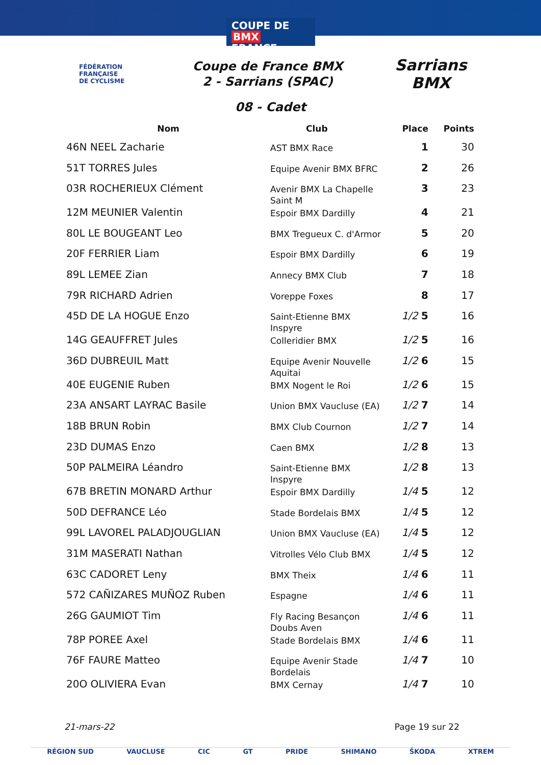COUPE DE BMX
FRANCE
FÉDÉRATION
FRANÇAISE
DE CYCLISME
Coupe de France BMX
2 - Sarrians (SPAC)
Sarrians BMX
08 - Cadet
| Nom | Club | Place | Points |
| --- | --- | --- | --- |
| 46N NEEL Zacharie | AST BMX Race | 1 | 30 |
| 51T TORRES Jules | Equipe Avenir BMX BFRC | 2 | 26 |
| 03R ROCHERIEUX Clément | Avenir BMX La Chapelle Saint M | 3 | 23 |
| 12M MEUNIER Valentin | Espoir BMX Dardilly | 4 | 21 |
| 80L LE BOUGEANT Leo | BMX Tregueux C. d'Armor | 5 | 20 |
| 20F FERRIER Liam | Espoir BMX Dardilly | 6 | 19 |
| 89L LEMEE Zian | Annecy BMX Club | 7 | 18 |
| 79R RICHARD Adrien | Voreppe Foxes | 8 | 17 |
| 45D DE LA HOGUE Enzo | Saint-Etienne BMX Inspyre | 1/2 5 | 16 |
| 14G GEAUFFRET Jules | Colleridier BMX | 1/2 5 | 16 |
| 36D DUBREUIL Matt | Equipe Avenir Nouvelle Aquitai | 1/2 6 | 15 |
| 40E EUGENIE Ruben | BMX Nogent le Roi | 1/2 6 | 15 |
| 23A ANSART LAYRAC Basile | Union BMX Vaucluse (EA) | 1/2 7 | 14 |
| 18B BRUN Robin | BMX Club Cournon | 1/2 7 | 14 |
| 23D DUMAS Enzo | Caen BMX | 1/2 8 | 13 |
| 50P PALMEIRA Léandro | Saint-Etienne BMX Inspyre | 1/2 8 | 13 |
| 67B BRETIN MONARD Arthur | Espoir BMX Dardilly | 1/4 5 | 12 |
| 50D DEFRANCE Léo | Stade Bordelais BMX | 1/4 5 | 12 |
| 99L LAVOREL PALADJOUGLIAN | Union BMX Vaucluse (EA) | 1/4 5 | 12 |
| 31M MASERATI Nathan | Vitrolles Vélo Club BMX | 1/4 5 | 12 |
| 63C CADORET Leny | BMX Theix | 1/4 6 | 11 |
| 572 CAÑIZARES MUÑOZ Ruben | Espagne | 1/4 6 | 11 |
| 26G GAUMIOT Tim | Fly Racing Besançon Doubs Aven | 1/4 6 | 11 |
| 78P POREE Axel | Stade Bordelais BMX | 1/4 6 | 11 |
| 76F FAURE Matteo | Equipe Avenir Stade Bordelais | 1/4 7 | 10 |
| 20O OLIVIERA Evan | BMX Cernay | 1/4 7 | 10 |
21-mars-22 Page 19 sur 22
RÉGION SUD VAUCLUSE CIC GT PRIDE SHIMANO ŠKODA XTREM